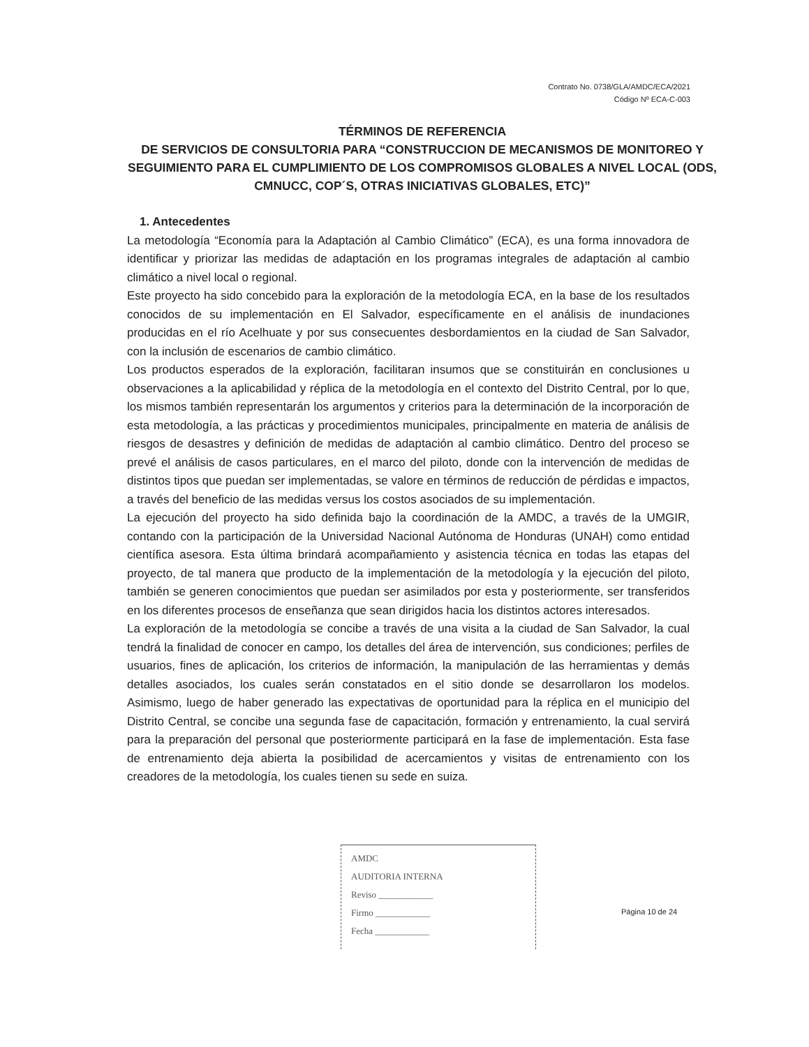Contrato No. 0738/GLA/AMDC/ECA/2021
Código Nº ECA-C-003
TÉRMINOS DE REFERENCIA
DE SERVICIOS DE CONSULTORIA PARA “CONSTRUCCION DE MECANISMOS DE MONITOREO Y SEGUIMIENTO PARA EL CUMPLIMIENTO DE LOS COMPROMISOS GLOBALES A NIVEL LOCAL (ODS, CMNUCC, COP´S, OTRAS INICIATIVAS GLOBALES, ETC)”
1. Antecedentes
La metodología “Economía para la Adaptación al Cambio Climático” (ECA), es una forma innovadora de identificar y priorizar las medidas de adaptación en los programas integrales de adaptación al cambio climático a nivel local o regional.
Este proyecto ha sido concebido para la exploración de la metodología ECA, en la base de los resultados conocidos de su implementación en El Salvador, específicamente en el análisis de inundaciones producidas en el río Acelhuate y por sus consecuentes desbordamientos en la ciudad de San Salvador, con la inclusión de escenarios de cambio climático.
Los productos esperados de la exploración, facilitaran insumos que se constituirán en conclusiones u observaciones a la aplicabilidad y réplica de la metodología en el contexto del Distrito Central, por lo que, los mismos también representarán los argumentos y criterios para la determinación de la incorporación de esta metodología, a las prácticas y procedimientos municipales, principalmente en materia de análisis de riesgos de desastres y definición de medidas de adaptación al cambio climático. Dentro del proceso se prevé el análisis de casos particulares, en el marco del piloto, donde con la intervención de medidas de distintos tipos que puedan ser implementadas, se valore en términos de reducción de pérdidas e impactos, a través del beneficio de las medidas versus los costos asociados de su implementación.
La ejecución del proyecto ha sido definida bajo la coordinación de la AMDC, a través de la UMGIR, contando con la participación de la Universidad Nacional Autónoma de Honduras (UNAH) como entidad científica asesora. Esta última brindará acompañamiento y asistencia técnica en todas las etapas del proyecto, de tal manera que producto de la implementación de la metodología y la ejecución del piloto, también se generen conocimientos que puedan ser asimilados por esta y posteriormente, ser transferidos en los diferentes procesos de enseñanza que sean dirigidos hacia los distintos actores interesados.
La exploración de la metodología se concibe a través de una visita a la ciudad de San Salvador, la cual tendrá la finalidad de conocer en campo, los detalles del área de intervención, sus condiciones; perfiles de usuarios, fines de aplicación, los criterios de información, la manipulación de las herramientas y demás detalles asociados, los cuales serán constatados en el sitio donde se desarrollaron los modelos. Asimismo, luego de haber generado las expectativas de oportunidad para la réplica en el municipio del Distrito Central, se concibe una segunda fase de capacitación, formación y entrenamiento, la cual servirá para la preparación del personal que posteriormente participará en la fase de implementación. Esta fase de entrenamiento deja abierta la posibilidad de acercamientos y visitas de entrenamiento con los creadores de la metodología, los cuales tienen su sede en suiza.
AMDC
AUDITORIA INTERNA
Reviso ____________
Firmo ____________
Fecha ____________
Página 10 de 24